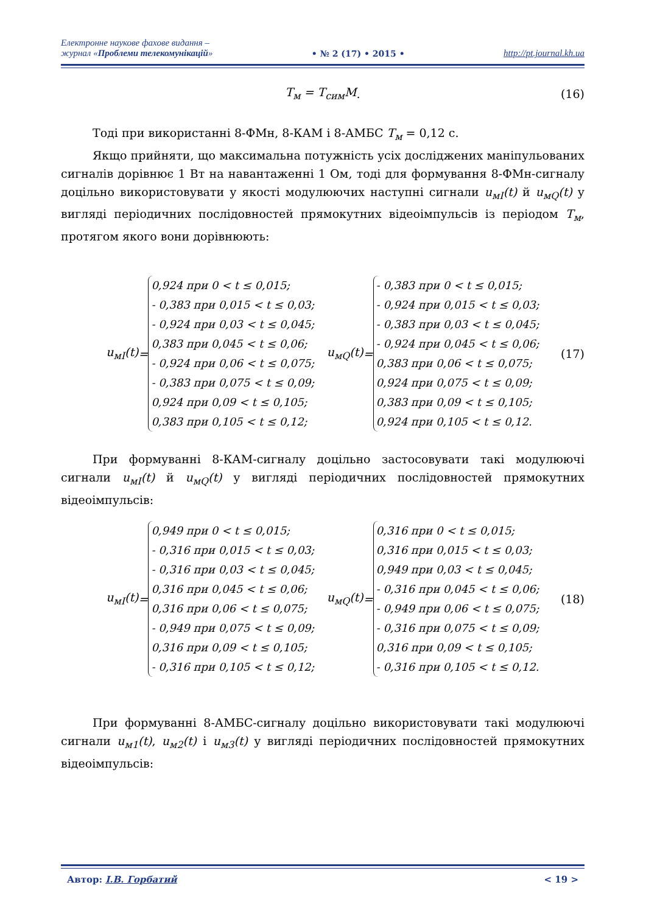Електронне наукове фахове видання –
журнал «Проблеми телекомунікацій»
• № 2 (17) • 2015 •
http://pt.journal.kh.ua
T<sub>м</sub> = T<sub>сим</sub>M. (16)
Тоді при використанні 8-ФМн, 8-КАМ і 8-АМБС T<sub>м</sub> = 0,12 с.
Якщо прийняти, що максимальна потужність усіх досліджених маніпульованих сигналів дорівнює 1 Вт на навантаженні 1 Ом, тоді для формування 8-ФМн-сигналу доцільно використовувати у якості модулюючих наступні сигнали u<sub>мI</sub>(t) й u<sub>мQ</sub>(t) у вигляді періодичних послідовностей прямокутних відеоімпульсів із періодом T<sub>м</sub>, протягом якого вони дорівнюють:
u<sub>мI</sub>(t) =
0,924 при 0 < t ≤ 0,015;
- 0,383 при 0,015 < t ≤ 0,03;
- 0,924 при 0,03 < t ≤ 0,045;
0,383 при 0,045 < t ≤ 0,06;
- 0,924 при 0,06 < t ≤ 0,075;
- 0,383 при 0,075 < t ≤ 0,09;
0,924 при 0,09 < t ≤ 0,105;
0,383 при 0,105 < t ≤ 0,12;
u<sub>мQ</sub>(t) =
- 0,383 при 0 < t ≤ 0,015;
- 0,924 при 0,015 < t ≤ 0,03;
- 0,383 при 0,03 < t ≤ 0,045;
- 0,924 при 0,045 < t ≤ 0,06;
0,383 при 0,06 < t ≤ 0,075;
0,924 при 0,075 < t ≤ 0,09;
0,383 при 0,09 < t ≤ 0,105;
0,924 при 0,105 < t ≤ 0,12.
(17)
При формуванні 8-КАМ-сигналу доцільно застосовувати такі модулюючі сигнали u<sub>мI</sub>(t) й u<sub>мQ</sub>(t) у вигляді періодичних послідовностей прямокутних відеоімпульсів:
u<sub>мI</sub>(t) =
0,949 при 0 < t ≤ 0,015;
- 0,316 при 0,015 < t ≤ 0,03;
- 0,316 при 0,03 < t ≤ 0,045;
0,316 при 0,045 < t ≤ 0,06;
0,316 при 0,06 < t ≤ 0,075;
- 0,949 при 0,075 < t ≤ 0,09;
0,316 при 0,09 < t ≤ 0,105;
- 0,316 при 0,105 < t ≤ 0,12;
u<sub>мQ</sub>(t) =
0,316 при 0 < t ≤ 0,015;
0,316 при 0,015 < t ≤ 0,03;
0,949 при 0,03 < t ≤ 0,045;
- 0,316 при 0,045 < t ≤ 0,06;
- 0,949 при 0,06 < t ≤ 0,075;
- 0,316 при 0,075 < t ≤ 0,09;
0,316 при 0,09 < t ≤ 0,105;
- 0,316 при 0,105 < t ≤ 0,12.
(18)
При формуванні 8-АМБС-сигналу доцільно використовувати такі модулюючі сигнали u<sub>м1</sub>(t), u<sub>м2</sub>(t) і u<sub>м3</sub>(t) у вигляді періодичних послідовностей прямокутних відеоімпульсів:
Автор: І.В. Горбатий < 19 >